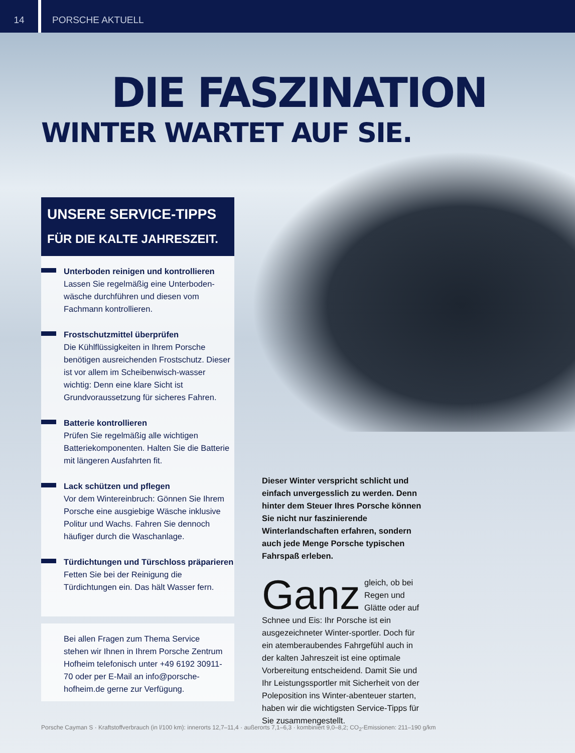14
PORSCHE AKTUELL
DIE FASZINATION
WINTER WARTET AUF SIE.
UNSERE SERVICE-TIPPS
FÜR DIE KALTE JAHRESZEIT.
Unterboden reinigen und kontrollieren
Lassen Sie regelmäßig eine Unterboden-wäsche durchführen und diesen vom Fachmann kontrollieren.
Frostschutzmittel überprüfen
Die Kühlflüssigkeiten in Ihrem Porsche benötigen ausreichenden Frostschutz. Dieser ist vor allem im Scheibenwisch-wasser wichtig: Denn eine klare Sicht ist Grundvoraussetzung für sicheres Fahren.
Batterie kontrollieren
Prüfen Sie regelmäßig alle wichtigen Batteriekomponenten. Halten Sie die Batterie mit längeren Ausfahrten fit.
Lack schützen und pflegen
Vor dem Wintereinbruch: Gönnen Sie Ihrem Porsche eine ausgiebige Wäsche inklusive Politur und Wachs. Fahren Sie dennoch häufiger durch die Waschanlage.
Türdichtungen und Türschloss präparieren
Fetten Sie bei der Reinigung die Türdichtungen ein. Das hält Wasser fern.
Bei allen Fragen zum Thema Service stehen wir Ihnen in Ihrem Porsche Zentrum Hofheim telefonisch unter +49 6192 30911-70 oder per E-Mail an info@porsche-hofheim.de gerne zur Verfügung.
Dieser Winter verspricht schlicht und einfach unvergesslich zu werden. Denn hinter dem Steuer Ihres Porsche können Sie nicht nur faszinierende Winterlandschaften erfahren, sondern auch jede Menge Porsche typischen Fahrspaß erleben.
Ganz gleich, ob bei Regen und Glätte oder auf Schnee und Eis: Ihr Porsche ist ein ausgezeichneter Winter-sportler. Doch für ein atemberaubendes Fahrgefühl auch in der kalten Jahreszeit ist eine optimale Vorbereitung entscheidend. Damit Sie und Ihr Leistungssportler mit Sicherheit von der Poleposition ins Winter-abenteuer starten, haben wir die wichtigsten Service-Tipps für Sie zusammengestellt.
Porsche Cayman S · Kraftstoffverbrauch (in l/100 km): innerorts 12,7–11,4 · außerorts 7,1–6,3 · kombiniert 9,0–8,2; CO<sub>2</sub>-Emissionen: 211–190 g/km